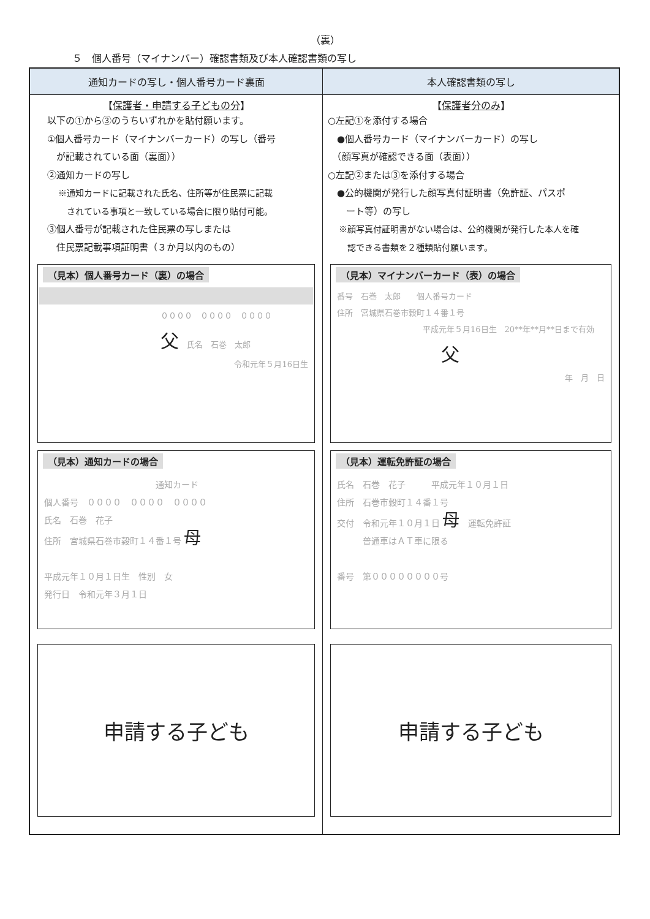（裏）
５　個人番号（マイナンバー）確認書類及び本人確認書類の写し
| 通知カードの写し・個人番号カード裏面 | 本人確認書類の写し |
| --- | --- |
| 【 保護者・申請する子どもの分 】 以下の①から③のうちいずれかを貼付願います。 ①個人番号カード（マイナンバーカード）の写し（番号 が記載されている面（裏面）） ②通知カードの写し ※通知カードに記載された氏名、住所等が住民票に記載 されている事項と一致している場合に限り貼付可能。 ③個人番号が記載された住民票の写しまたは 住民票記載事項証明書（３か月以内のもの） （見本）個人番号カード（裏）の場合 ００００ ００００ ００００ 父 氏名 石巻 太郎 令和元年５月16日生 （見本）通知カードの場合 通知カード 個人番号 ００００ ００００ ００００ 氏名 石巻 花子 住所 宮城県石巻市穀町１４番１号 母 平成元年１０月１日生 性別 女 発行日 令和元年３月１日 申請する子ども | 【 保護者分のみ 】 ○左記①を添付する場合 ●個人番号カード（マイナンバーカード）の写し （顔写真が確認できる面（表面）） ○左記②または③を添付する場合 ●公的機関が発行した顔写真付証明書（免許証、パスポ ート等）の写し ※顔写真付証明書がない場合は、公的機関が発行した本人を確 認できる書類を２種類貼付願います。 （見本）マイナンバーカード（表）の場合 番号 石巻 太郎 個人番号カード 住所 宮城県石巻市穀町１４番１号 平成元年５月16日生 20**年**月**日まで有効 父 年 月 日 （見本）運転免許証の場合 氏名 石巻 花子 平成元年１０月１日 住所 石巻市穀町１４番１号 交付 令和元年１０月１日 母 運転免許証 普通車はＡＴ車に限る 番号 第００００００００号 申請する子ども |